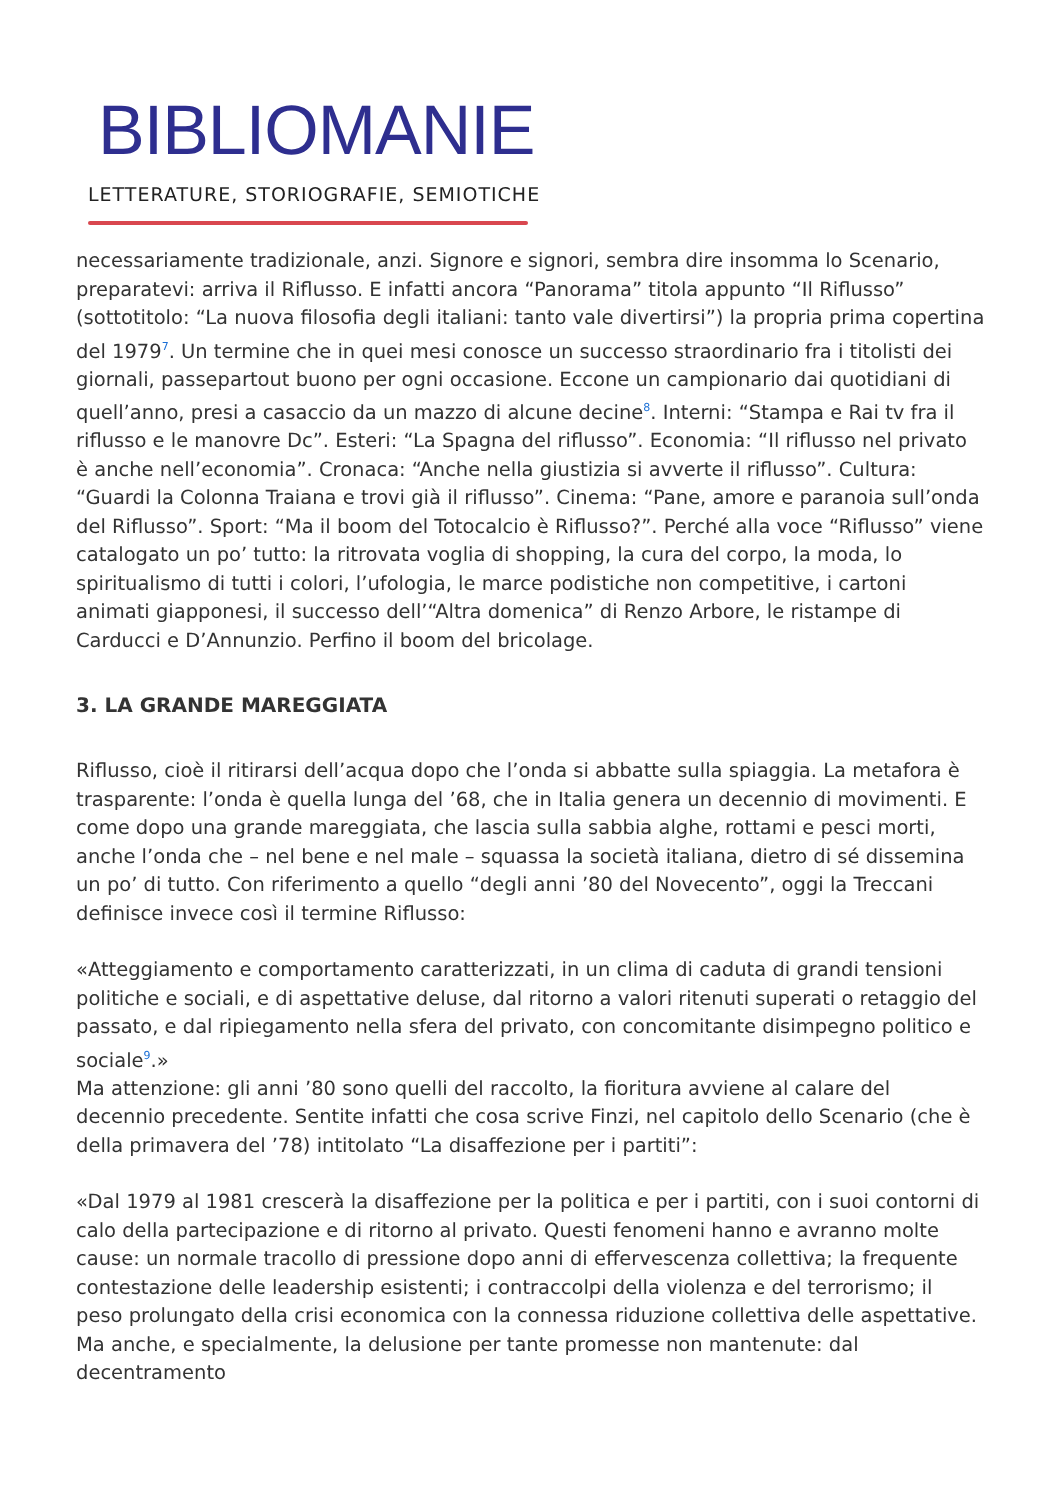BIBLIOMANIE
LETTERATURE, STORIOGRAFIE, SEMIOTICHE
necessariamente tradizionale, anzi. Signore e signori, sembra dire insomma lo Scenario, preparatevi: arriva il Riflusso. E infatti ancora “Panorama” titola appunto “Il Riflusso” (sottotitolo: “La nuova filosofia degli italiani: tanto vale divertirsi”) la propria prima copertina del 1979<sup>7</sup>. Un termine che in quei mesi conosce un successo straordinario fra i titolisti dei giornali, passepartout buono per ogni occasione. Eccone un campionario dai quotidiani di quell’anno, presi a casaccio da un mazzo di alcune decine<sup>8</sup>. Interni: “Stampa e Rai tv fra il riflusso e le manovre Dc”. Esteri: “La Spagna del riflusso”. Economia: “Il riflusso nel privato è anche nell’economia”. Cronaca: “Anche nella giustizia si avverte il riflusso”. Cultura: “Guardi la Colonna Traiana e trovi già il riflusso”. Cinema: “Pane, amore e paranoia sull’onda del Riflusso”. Sport: “Ma il boom del Totocalcio è Riflusso?”. Perché alla voce “Riflusso” viene catalogato un po’ tutto: la ritrovata voglia di shopping, la cura del corpo, la moda, lo spiritualismo di tutti i colori, l’ufologia, le marce podistiche non competitive, i cartoni animati giapponesi, il successo dell’“Altra domenica” di Renzo Arbore, le ristampe di Carducci e D’Annunzio. Perfino il boom del bricolage.
3. LA GRANDE MAREGGIATA
Riflusso, cioè il ritirarsi dell’acqua dopo che l’onda si abbatte sulla spiaggia. La metafora è trasparente: l’onda è quella lunga del ’68, che in Italia genera un decennio di movimenti. E come dopo una grande mareggiata, che lascia sulla sabbia alghe, rottami e pesci morti, anche l’onda che – nel bene e nel male – squassa la società italiana, dietro di sé dissemina un po’ di tutto. Con riferimento a quello “degli anni ’80 del Novecento”, oggi la Treccani definisce invece così il termine Riflusso:
«Atteggiamento e comportamento caratterizzati, in un clima di caduta di grandi tensioni politiche e sociali, e di aspettative deluse, dal ritorno a valori ritenuti superati o retaggio del passato, e dal ripiegamento nella sfera del privato, con concomitante disimpegno politico e sociale<sup>9</sup>.»
Ma attenzione: gli anni ’80 sono quelli del raccolto, la fioritura avviene al calare del decennio precedente. Sentite infatti che cosa scrive Finzi, nel capitolo dello Scenario (che è della primavera del ’78) intitolato “La disaffezione per i partiti”:
«Dal 1979 al 1981 crescerà la disaffezione per la politica e per i partiti, con i suoi contorni di calo della partecipazione e di ritorno al privato. Questi fenomeni hanno e avranno molte cause: un normale tracollo di pressione dopo anni di effervescenza collettiva; la frequente contestazione delle leadership esistenti; i contraccolpi della violenza e del terrorismo; il peso prolungato della crisi economica con la connessa riduzione collettiva delle aspettative. Ma anche, e specialmente, la delusione per tante promesse non mantenute: dal decentramento